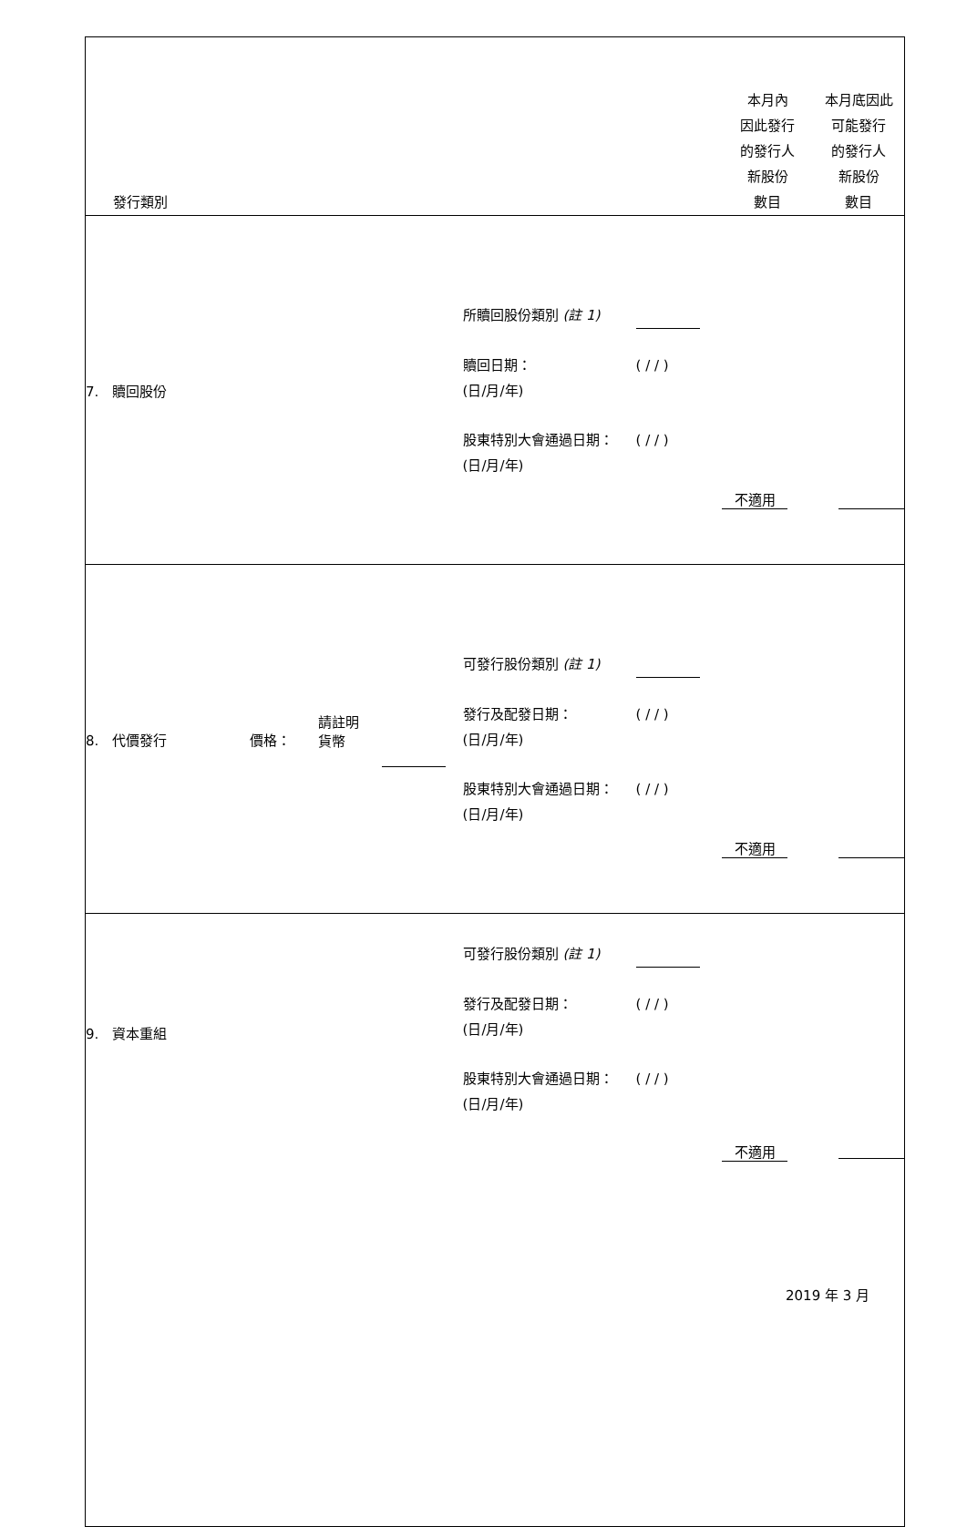| 發行類別 | | | | 本月內 因此發行 的發行人 新股份 數目 | 本月底因此 可能發行 的發行人 新股份 數目 |
| --- | --- | --- | --- | --- | --- |
| 7. 贖回股份 | | | 所贖回股份類別 (註 1) 贖回日期： (日/月/年) ( / / ) 股東特別大會通過日期： (日/月/年) ( / / ) | 不適用 | |
| 8. 代價發行 | 價格： | 請註明 貨幣 | 可發行股份類別 (註 1) 發行及配發日期： (日/月/年) ( / / ) 股東特別大會通過日期： (日/月/年) ( / / ) | 不適用 | |
| 9. 資本重組 | | | 可發行股份類別 (註 1) 發行及配發日期： (日/月/年) ( / / ) 股東特別大會通過日期： (日/月/年) ( / / ) | 不適用 | |
2019 年 3 月